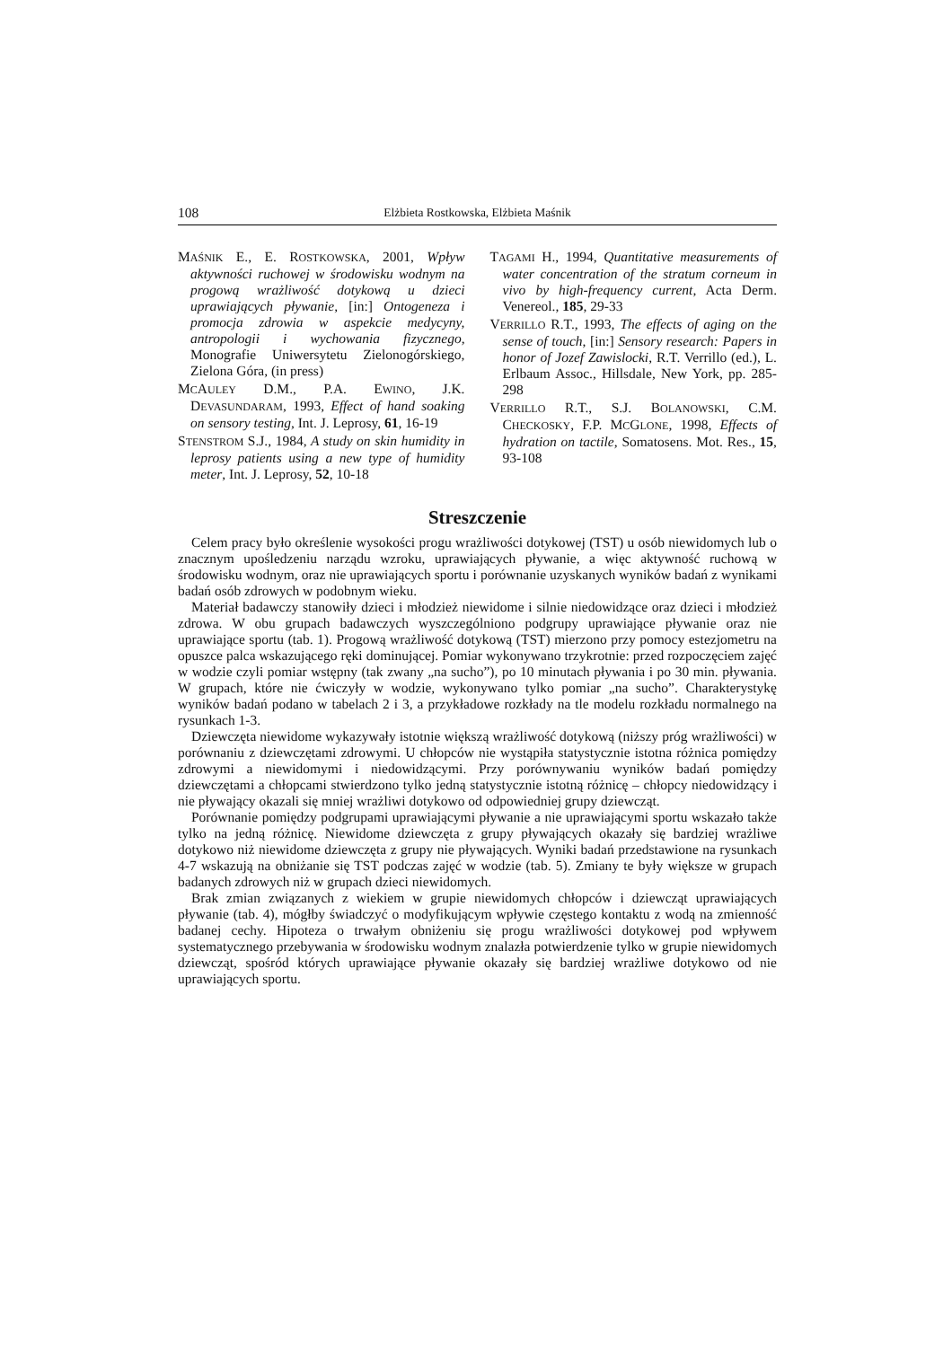108 Elżbieta Rostkowska, Elżbieta Maśnik
MAŚNIK E., E. ROSTKOWSKA, 2001, Wpływ aktywności ruchowej w środowisku wodnym na progową wrażliwość dotykową u dzieci uprawiających pływanie, [in:] Ontogeneza i promocja zdrowia w aspekcie medycyny, antropologii i wychowania fizycznego, Monografie Uniwersytetu Zielonogórskiego, Zielona Góra, (in press)
MCAULEY D.M., P.A. EWINO, J.K. DEVASUNDARAM, 1993, Effect of hand soaking on sensory testing, Int. J. Leprosy, 61, 16-19
STENSTROM S.J., 1984, A study on skin humidity in leprosy patients using a new type of humidity meter, Int. J. Leprosy, 52, 10-18
TAGAMI H., 1994, Quantitative measurements of water concentration of the stratum corneum in vivo by high-frequency current, Acta Derm. Venereol., 185, 29-33
VERRILLO R.T., 1993, The effects of aging on the sense of touch, [in:] Sensory research: Papers in honor of Jozef Zawislocki, R.T. Verrillo (ed.), L. Erlbaum Assoc., Hillsdale, New York, pp. 285-298
VERRILLO R.T., S.J. BOLANOWSKI, C.M. CHECKOSKY, F.P. MCGLONE, 1998, Effects of hydration on tactile, Somatosens. Mot. Res., 15, 93-108
Streszczenie
Celem pracy było określenie wysokości progu wrażliwości dotykowej (TST) u osób niewidomych lub o znacznym upośledzeniu narządu wzroku, uprawiających pływanie, a więc aktywność ruchową w środowisku wodnym, oraz nie uprawiających sportu i porównanie uzyskanych wyników badań z wynikami badań osób zdrowych w podobnym wieku.
Materiał badawczy stanowiły dzieci i młodzież niewidome i silnie niedowidzące oraz dzieci i młodzież zdrowa. W obu grupach badawczych wyszczególniono podgrupy uprawiające pływanie oraz nie uprawiające sportu (tab. 1). Progową wrażliwość dotykową (TST) mierzono przy pomocy estezjometru na opuszce palca wskazującego ręki dominującej. Pomiar wykonywano trzykrotnie: przed rozpoczęciem zajęć w wodzie czyli pomiar wstępny (tak zwany „na sucho”), po 10 minutach pływania i po 30 min. pływania. W grupach, które nie ćwiczyły w wodzie, wykonywano tylko pomiar „na sucho”. Charakterystykę wyników badań podano w tabelach 2 i 3, a przykładowe rozkłady na tle modelu rozkładu normalnego na rysunkach 1-3.
Dziewczęta niewidome wykazywały istotnie większą wrażliwość dotykową (niższy próg wrażliwości) w porównaniu z dziewczętami zdrowymi. U chłopców nie wystąpiła statystycznie istotna różnica pomiędzy zdrowymi a niewidomymi i niedowidzącymi. Przy porównywaniu wyników badań pomiędzy dziewczętami a chłopcami stwierdzono tylko jedną statystycznie istotną różnicę – chłopcy niedowidzący i nie pływający okazali się mniej wrażliwi dotykowo od odpowiedniej grupy dziewcząt.
Porównanie pomiędzy podgrupami uprawiającymi pływanie a nie uprawiającymi sportu wskazało także tylko na jedną różnicę. Niewidome dziewczęta z grupy pływających okazały się bardziej wrażliwe dotykowo niż niewidome dziewczęta z grupy nie pływających. Wyniki badań przedstawione na rysunkach 4-7 wskazują na obniżanie się TST podczas zajęć w wodzie (tab. 5). Zmiany te były większe w grupach badanych zdrowych niż w grupach dzieci niewidomych.
Brak zmian związanych z wiekiem w grupie niewidomych chłopców i dziewcząt uprawiających pływanie (tab. 4), mógłby świadczyć o modyfikującym wpływie częstego kontaktu z wodą na zmienność badanej cechy. Hipoteza o trwałym obniżeniu się progu wrażliwości dotykowej pod wpływem systematycznego przebywania w środowisku wodnym znalazła potwierdzenie tylko w grupie niewidomych dziewcząt, spośród których uprawiające pływanie okazały się bardziej wrażliwe dotykowo od nie uprawiających sportu.